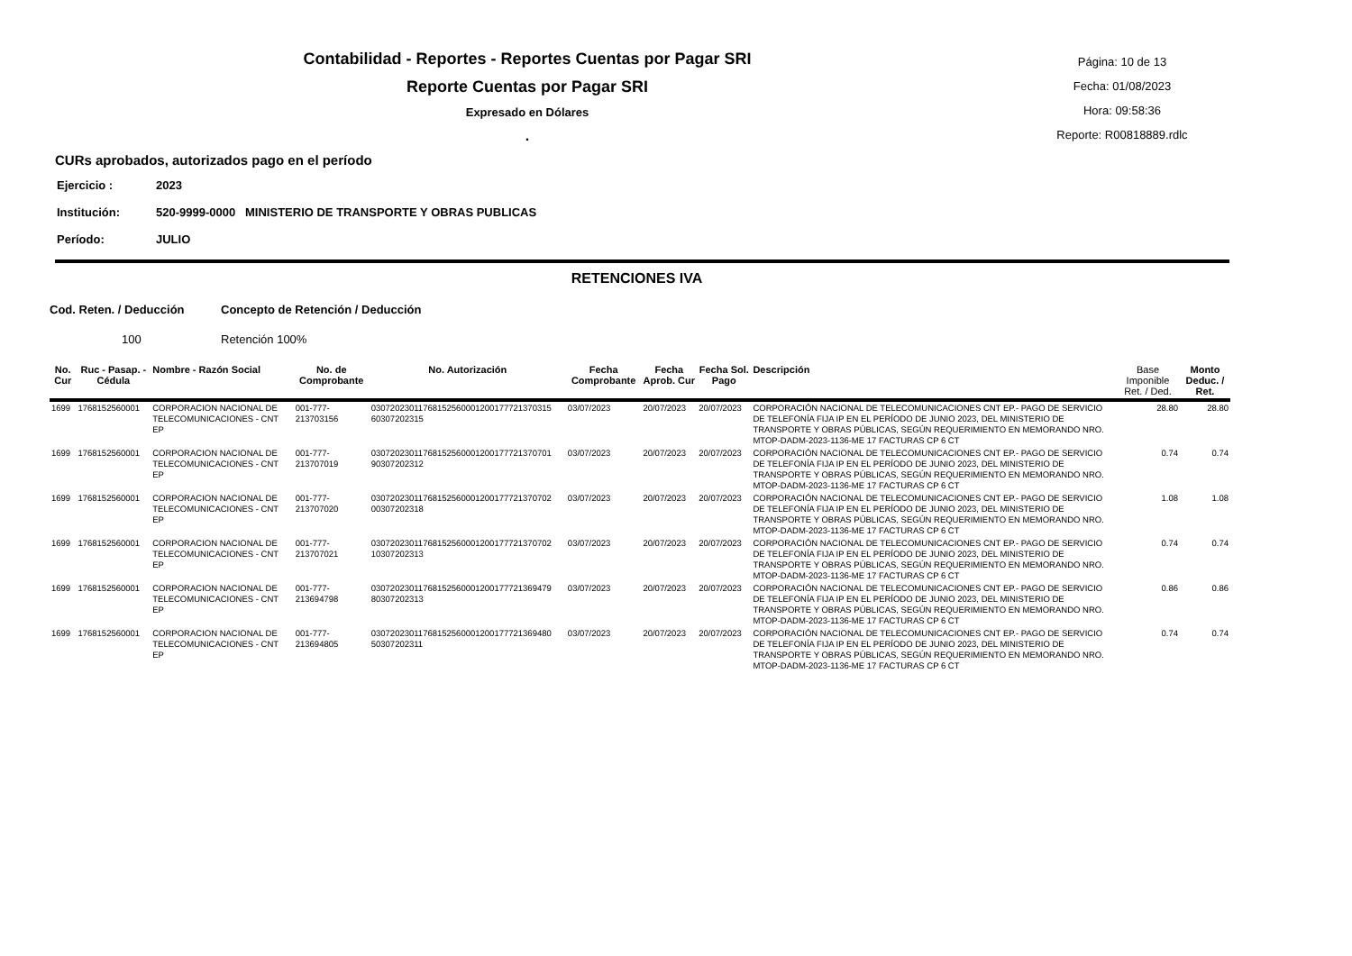Contabilidad - Reportes - Reportes Cuentas por Pagar SRI
Reporte Cuentas por Pagar SRI
Expresado en Dólares
.
Página: 10 de 13
Fecha: 01/08/2023
Hora: 09:58:36
Reporte: R00818889.rdlc
CURs aprobados, autorizados pago en el período
Ejercicio : 2023
Institución: 520-9999-0000 MINISTERIO DE TRANSPORTE Y OBRAS PUBLICAS
Período: JULIO
RETENCIONES IVA
Cod. Reten. / Deducción Concepto de Retención / Deducción
100 Retención 100%
| No. Cur | Ruc - Pasap. - Cédula | Nombre - Razón Social | No. de Comprobante | No. Autorización | Fecha Comprobante | Fecha Aprob. Cur | Fecha Sol. Pago | Descripción | Base Imponible Ret. / Ded. | Monto Deduc. / Ret. |
| --- | --- | --- | --- | --- | --- | --- | --- | --- | --- | --- |
| 1699 | 1768152560001 | CORPORACION NACIONAL DE TELECOMUNICACIONES - CNT EP | 001-777-213703156 | 03072023011768152560001200177721370315 60307202315 | 03/07/2023 | 20/07/2023 | 20/07/2023 | CORPORACIÓN NACIONAL DE TELECOMUNICACIONES CNT EP.- PAGO DE SERVICIO DE TELEFONÍA FIJA IP EN EL PERÍODO DE JUNIO 2023, DEL MINISTERIO DE TRANSPORTE Y OBRAS PÚBLICAS, SEGÚN REQUERIMIENTO EN MEMORANDO NRO. MTOP-DADM-2023-1136-ME 17 FACTURAS CP 6 CT | 28.80 | 28.80 |
| 1699 | 1768152560001 | CORPORACION NACIONAL DE TELECOMUNICACIONES - CNT EP | 001-777-213707019 | 03072023011768152560001200177721370701 90307202312 | 03/07/2023 | 20/07/2023 | 20/07/2023 | CORPORACIÓN NACIONAL DE TELECOMUNICACIONES CNT EP.- PAGO DE SERVICIO DE TELEFONÍA FIJA IP EN EL PERÍODO DE JUNIO 2023, DEL MINISTERIO DE TRANSPORTE Y OBRAS PÚBLICAS, SEGÚN REQUERIMIENTO EN MEMORANDO NRO. MTOP-DADM-2023-1136-ME 17 FACTURAS CP 6 CT | 0.74 | 0.74 |
| 1699 | 1768152560001 | CORPORACION NACIONAL DE TELECOMUNICACIONES - CNT EP | 001-777-213707020 | 03072023011768152560001200177721370702 00307202318 | 03/07/2023 | 20/07/2023 | 20/07/2023 | CORPORACIÓN NACIONAL DE TELECOMUNICACIONES CNT EP.- PAGO DE SERVICIO DE TELEFONÍA FIJA IP EN EL PERÍODO DE JUNIO 2023, DEL MINISTERIO DE TRANSPORTE Y OBRAS PÚBLICAS, SEGÚN REQUERIMIENTO EN MEMORANDO NRO. MTOP-DADM-2023-1136-ME 17 FACTURAS CP 6 CT | 1.08 | 1.08 |
| 1699 | 1768152560001 | CORPORACION NACIONAL DE TELECOMUNICACIONES - CNT EP | 001-777-213707021 | 03072023011768152560001200177721370702 10307202313 | 03/07/2023 | 20/07/2023 | 20/07/2023 | CORPORACIÓN NACIONAL DE TELECOMUNICACIONES CNT EP.- PAGO DE SERVICIO DE TELEFONÍA FIJA IP EN EL PERÍODO DE JUNIO 2023, DEL MINISTERIO DE TRANSPORTE Y OBRAS PÚBLICAS, SEGÚN REQUERIMIENTO EN MEMORANDO NRO. MTOP-DADM-2023-1136-ME 17 FACTURAS CP 6 CT | 0.74 | 0.74 |
| 1699 | 1768152560001 | CORPORACION NACIONAL DE TELECOMUNICACIONES - CNT EP | 001-777-213694798 | 03072023011768152560001200177721369479 80307202313 | 03/07/2023 | 20/07/2023 | 20/07/2023 | CORPORACIÓN NACIONAL DE TELECOMUNICACIONES CNT EP.- PAGO DE SERVICIO DE TELEFONÍA FIJA IP EN EL PERÍODO DE JUNIO 2023, DEL MINISTERIO DE TRANSPORTE Y OBRAS PÚBLICAS, SEGÚN REQUERIMIENTO EN MEMORANDO NRO. MTOP-DADM-2023-1136-ME 17 FACTURAS CP 6 CT | 0.86 | 0.86 |
| 1699 | 1768152560001 | CORPORACION NACIONAL DE TELECOMUNICACIONES - CNT EP | 001-777-213694805 | 03072023011768152560001200177721369480 50307202311 | 03/07/2023 | 20/07/2023 | 20/07/2023 | CORPORACIÓN NACIONAL DE TELECOMUNICACIONES CNT EP.- PAGO DE SERVICIO DE TELEFONÍA FIJA IP EN EL PERÍODO DE JUNIO 2023, DEL MINISTERIO DE TRANSPORTE Y OBRAS PÚBLICAS, SEGÚN REQUERIMIENTO EN MEMORANDO NRO. MTOP-DADM-2023-1136-ME 17 FACTURAS CP 6 CT | 0.74 | 0.74 |